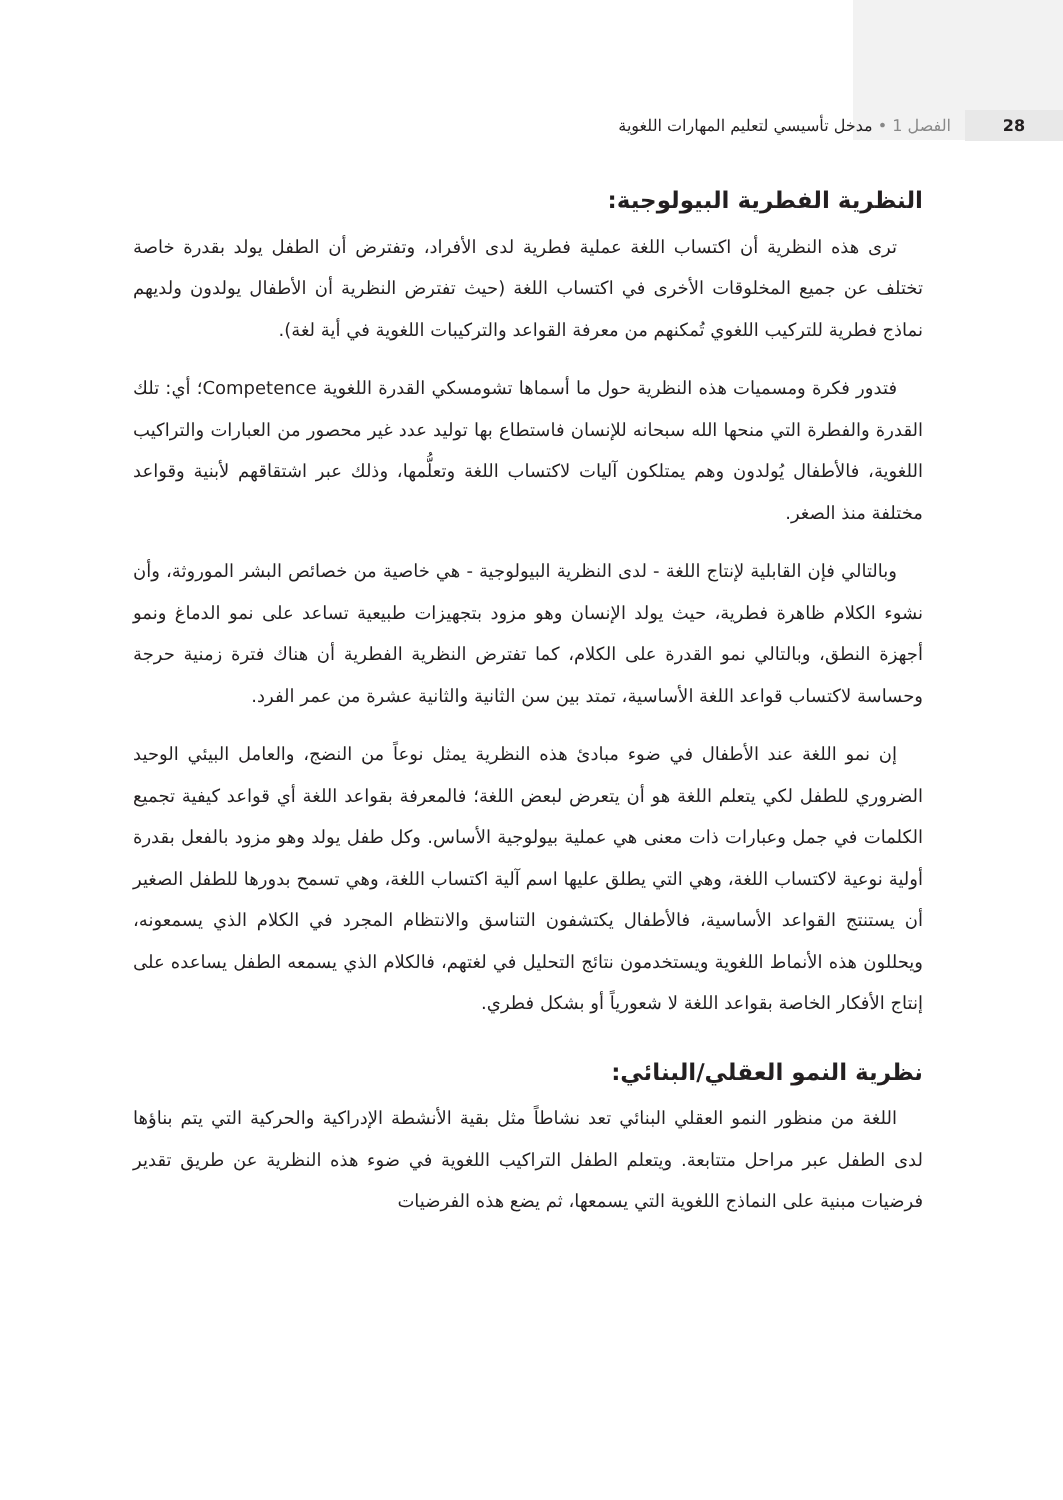28 الفصل 1 • مدخل تأسيسي لتعليم المهارات اللغوية
النظرية الفطرية البيولوجية:
ترى هذه النظرية أن اكتساب اللغة عملية فطرية لدى الأفراد، وتفترض أن الطفل يولد بقدرة خاصة تختلف عن جميع المخلوقات الأخرى في اكتساب اللغة (حيث تفترض النظرية أن الأطفال يولدون ولديهم نماذج فطرية للتركيب اللغوي تُمكنهم من معرفة القواعد والتركيبات اللغوية في أية لغة).
فتدور فكرة ومسميات هذه النظرية حول ما أسماها تشومسكي القدرة اللغوية Competence؛ أي: تلك القدرة والفطرة التي منحها الله سبحانه للإنسان فاستطاع بها توليد عدد غير محصور من العبارات والتراكيب اللغوية، فالأطفال يُولدون وهم يمتلكون آليات لاكتساب اللغة وتعلُّمها، وذلك عبر اشتقاقهم لأبنية وقواعد مختلفة منذ الصغر.
وبالتالي فإن القابلية لإنتاج اللغة - لدى النظرية البيولوجية - هي خاصية من خصائص البشر الموروثة، وأن نشوء الكلام ظاهرة فطرية، حيث يولد الإنسان وهو مزود بتجهيزات طبيعية تساعد على نمو الدماغ ونمو أجهزة النطق، وبالتالي نمو القدرة على الكلام، كما تفترض النظرية الفطرية أن هناك فترة زمنية حرجة وحساسة لاكتساب قواعد اللغة الأساسية، تمتد بين سن الثانية والثانية عشرة من عمر الفرد.
إن نمو اللغة عند الأطفال في ضوء مبادئ هذه النظرية يمثل نوعاً من النضج، والعامل البيئي الوحيد الضروري للطفل لكي يتعلم اللغة هو أن يتعرض لبعض اللغة؛ فالمعرفة بقواعد اللغة أي قواعد كيفية تجميع الكلمات في جمل وعبارات ذات معنى هي عملية بيولوجية الأساس. وكل طفل يولد وهو مزود بالفعل بقدرة أولية نوعية لاكتساب اللغة، وهي التي يطلق عليها اسم آلية اكتساب اللغة، وهي تسمح بدورها للطفل الصغير أن يستنتج القواعد الأساسية، فالأطفال يكتشفون التناسق والانتظام المجرد في الكلام الذي يسمعونه، ويحللون هذه الأنماط اللغوية ويستخدمون نتائج التحليل في لغتهم، فالكلام الذي يسمعه الطفل يساعده على إنتاج الأفكار الخاصة بقواعد اللغة لا شعورياً أو بشكل فطري.
نظرية النمو العقلي/البنائي:
اللغة من منظور النمو العقلي البنائي تعد نشاطاً مثل بقية الأنشطة الإدراكية والحركية التي يتم بناؤها لدى الطفل عبر مراحل متتابعة. ويتعلم الطفل التراكيب اللغوية في ضوء هذه النظرية عن طريق تقدير فرضيات مبنية على النماذج اللغوية التي يسمعها، ثم يضع هذه الفرضيات